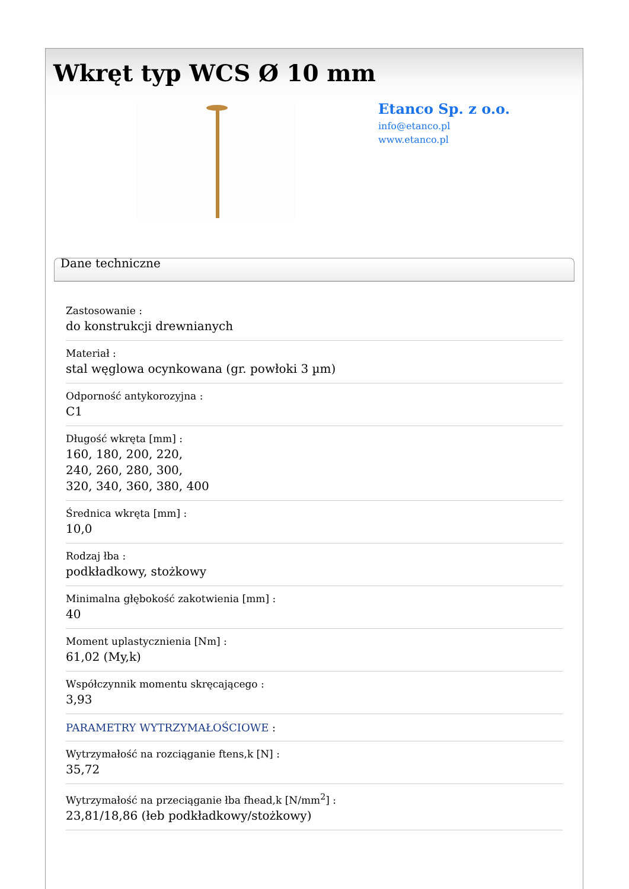Wkręt typ WCS Ø 10 mm
Etanco Sp. z o.o.
info@etanco.pl
www.etanco.pl
Dane techniczne
Zastosowanie :
do konstrukcji drewnianych
Materiał :
stal węglowa ocynkowana (gr. powłoki 3 µm)
Odporność antykorozyjna :
C1
Długość wkręta [mm] :
160, 180, 200, 220,
240, 260, 280, 300,
320, 340, 360, 380, 400
Średnica wkręta [mm] :
10,0
Rodzaj łba :
podkładkowy, stożkowy
Minimalna głębokość zakotwienia [mm] :
40
Moment uplastycznienia [Nm] :
61,02 (My,k)
Współczynnik momentu skręcającego :
3,93
PARAMETRY WYTRZYMAŁOŚCIOWE :
Wytrzymałość na rozciąganie ftens,k [N] :
35,72
Wytrzymałość na przeciąganie łba fhead,k [N/mm<sup>2</sup>] :
23,81/18,86 (łeb podkładkowy/stożkowy)